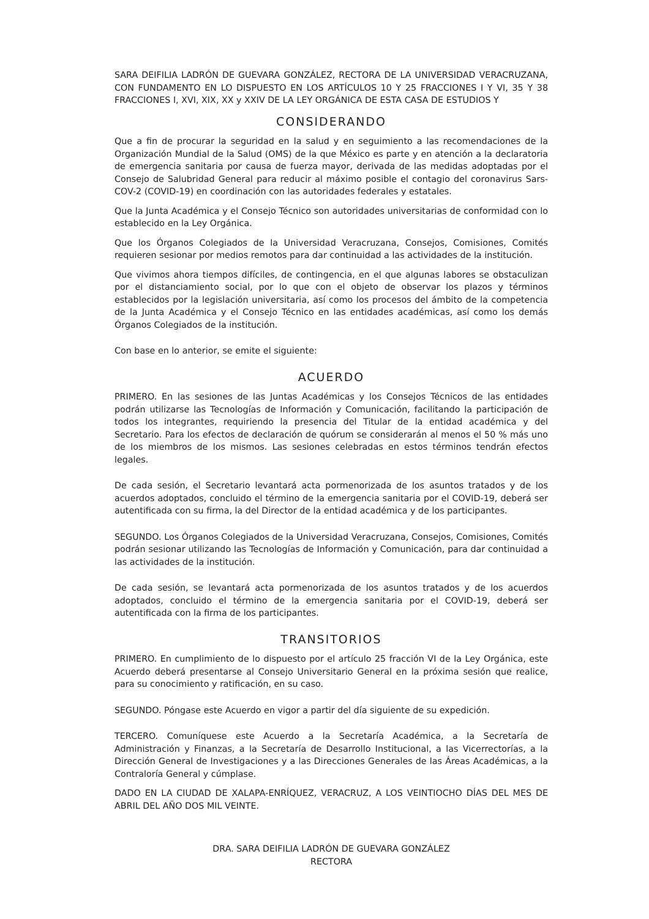SARA DEIFILIA LADRÓN DE GUEVARA GONZÁLEZ, RECTORA DE LA UNIVERSIDAD VERACRUZANA, CON FUNDAMENTO EN LO DISPUESTO EN LOS ARTÍCULOS 10 Y 25 FRACCIONES I Y VI, 35 Y 38 FRACCIONES I, XVI, XIX, XX y XXIV DE LA LEY ORGÁNICA DE ESTA CASA DE ESTUDIOS Y
CONSIDERANDO
Que a fin de procurar la seguridad en la salud y en seguimiento a las recomendaciones de la Organización Mundial de la Salud (OMS) de la que México es parte y en atención a la declaratoria de emergencia sanitaria por causa de fuerza mayor, derivada de las medidas adoptadas por el Consejo de Salubridad General para reducir al máximo posible el contagio del coronavirus Sars-COV-2 (COVID-19) en coordinación con las autoridades federales y estatales.
Que la Junta Académica y el Consejo Técnico son autoridades universitarias de conformidad con lo establecido en la Ley Orgánica.
Que los Órganos Colegiados de la Universidad Veracruzana, Consejos, Comisiones, Comités requieren sesionar por medios remotos para dar continuidad a las actividades de la institución.
Que vivimos ahora tiempos difíciles, de contingencia, en el que algunas labores se obstaculizan por el distanciamiento social, por lo que con el objeto de observar los plazos y términos establecidos por la legislación universitaria, así como los procesos del ámbito de la competencia de la Junta Académica y el Consejo Técnico en las entidades académicas, así como los demás Órganos Colegiados de la institución.
Con base en lo anterior, se emite el siguiente:
ACUERDO
PRIMERO. En las sesiones de las Juntas Académicas y los Consejos Técnicos de las entidades podrán utilizarse las Tecnologías de Información y Comunicación, facilitando la participación de todos los integrantes, requiriendo la presencia del Titular de la entidad académica y del Secretario. Para los efectos de declaración de quórum se considerarán al menos el 50 % más uno de los miembros de los mismos. Las sesiones celebradas en estos términos tendrán efectos legales.
De cada sesión, el Secretario levantará acta pormenorizada de los asuntos tratados y de los acuerdos adoptados, concluido el término de la emergencia sanitaria por el COVID-19, deberá ser autentificada con su firma, la del Director de la entidad académica y de los participantes.
SEGUNDO. Los Órganos Colegiados de la Universidad Veracruzana, Consejos, Comisiones, Comités podrán sesionar utilizando las Tecnologías de Información y Comunicación, para dar continuidad a las actividades de la institución.
De cada sesión, se levantará acta pormenorizada de los asuntos tratados y de los acuerdos adoptados, concluido el término de la emergencia sanitaria por el COVID-19, deberá ser autentificada con la firma de los participantes.
TRANSITORIOS
PRIMERO. En cumplimiento de lo dispuesto por el artículo 25 fracción VI de la Ley Orgánica, este Acuerdo deberá presentarse al Consejo Universitario General en la próxima sesión que realice, para su conocimiento y ratificación, en su caso.
SEGUNDO. Póngase este Acuerdo en vigor a partir del día siguiente de su expedición.
TERCERO. Comuníquese este Acuerdo a la Secretaría Académica, a la Secretaría de Administración y Finanzas, a la Secretaría de Desarrollo Institucional, a las Vicerrectorías, a la Dirección General de Investigaciones y a las Direcciones Generales de las Áreas Académicas, a la Contraloría General y cúmplase.
DADO EN LA CIUDAD DE XALAPA-ENRÍQUEZ, VERACRUZ, A LOS VEINTIOCHO DÍAS DEL MES DE ABRIL DEL AÑO DOS MIL VEINTE.
DRA. SARA DEIFILIA LADRÓN DE GUEVARA GONZÁLEZ
RECTORA